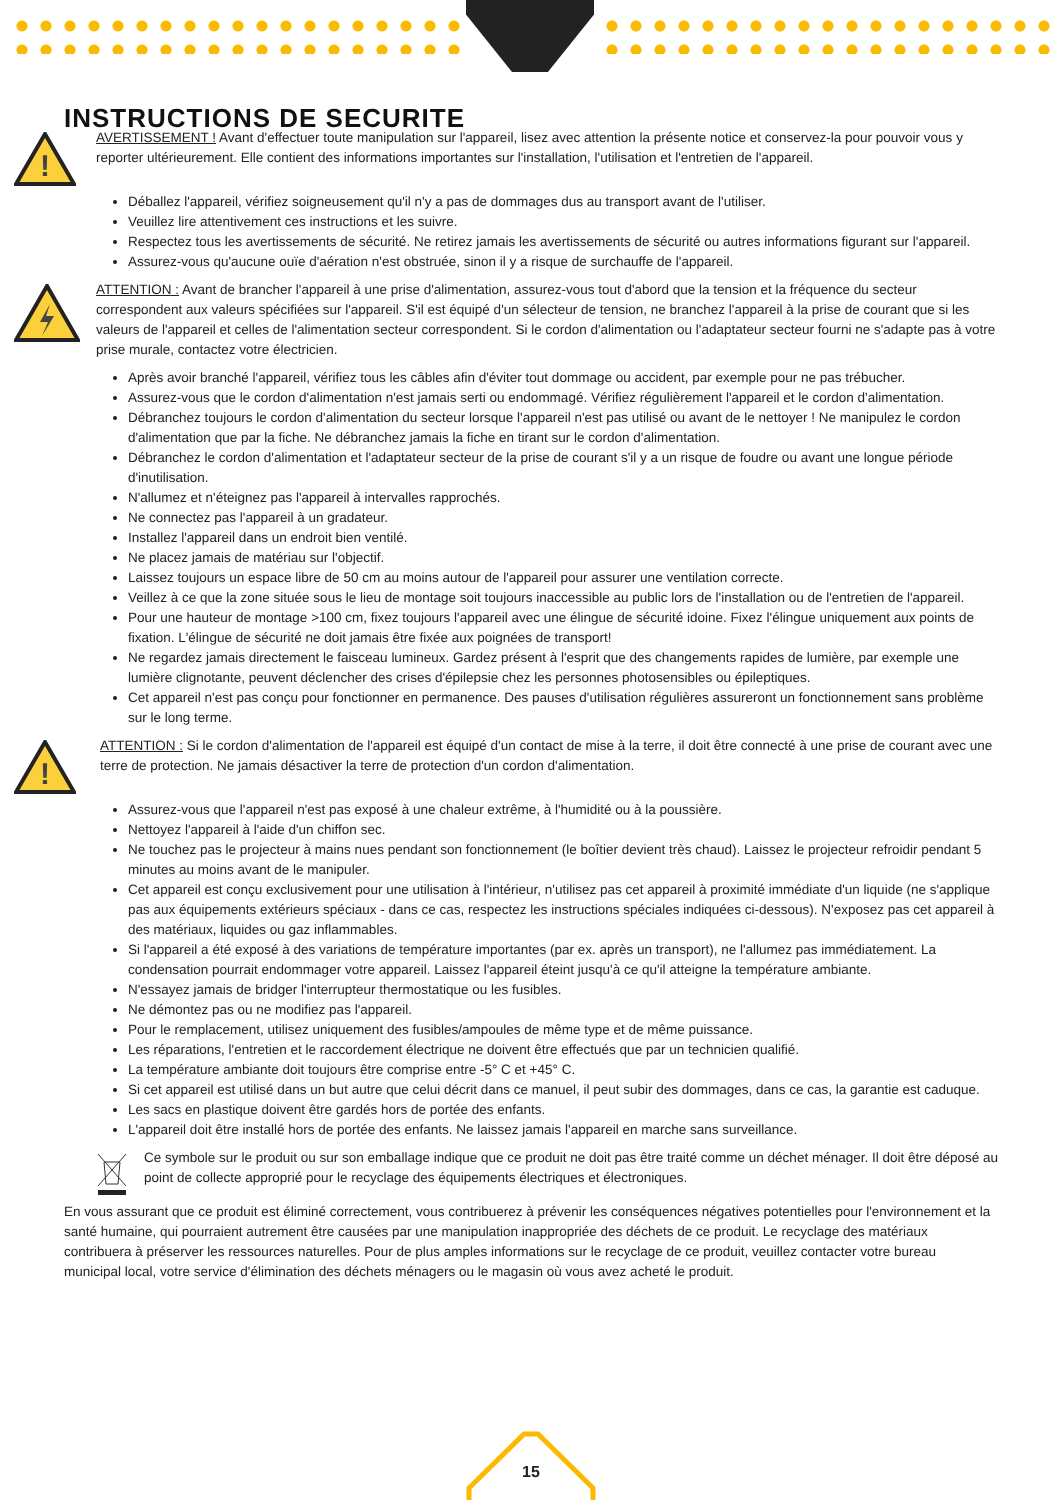INSTRUCTIONS DE SECURITE
!
AVERTISSEMENT ! Avant d'effectuer toute manipulation sur l'appareil, lisez avec attention la présente notice et conservez-la pour pouvoir vous y reporter ultérieurement. Elle contient des informations importantes sur l'installation, l'utilisation et l'entretien de l'appareil.
Déballez l'appareil, vérifiez soigneusement qu'il n'y a pas de dommages dus au transport avant de l'utiliser.
Veuillez lire attentivement ces instructions et les suivre.
Respectez tous les avertissements de sécurité. Ne retirez jamais les avertissements de sécurité ou autres informations figurant sur l'appareil.
Assurez-vous qu'aucune ouïe d'aération n'est obstruée, sinon il y a risque de surchauffe de l'appareil.
ATTENTION : Avant de brancher l'appareil à une prise d'alimentation, assurez-vous tout d'abord que la tension et la fréquence du secteur correspondent aux valeurs spécifiées sur l'appareil. S'il est équipé d'un sélecteur de tension, ne branchez l'appareil à la prise de courant que si les valeurs de l'appareil et celles de l'alimentation secteur correspondent. Si le cordon d'alimentation ou l'adaptateur secteur fourni ne s'adapte pas à votre prise murale, contactez votre électricien.
Après avoir branché l'appareil, vérifiez tous les câbles afin d'éviter tout dommage ou accident, par exemple pour ne pas trébucher.
Assurez-vous que le cordon d'alimentation n'est jamais serti ou endommagé. Vérifiez régulièrement l'appareil et le cordon d'alimentation.
Débranchez toujours le cordon d'alimentation du secteur lorsque l'appareil n'est pas utilisé ou avant de le nettoyer ! Ne manipulez le cordon d'alimentation que par la fiche. Ne débranchez jamais la fiche en tirant sur le cordon d'alimentation.
Débranchez le cordon d'alimentation et l'adaptateur secteur de la prise de courant s'il y a un risque de foudre ou avant une longue période d'inutilisation.
N'allumez et n'éteignez pas l'appareil à intervalles rapprochés.
Ne connectez pas l'appareil à un gradateur.
Installez l'appareil dans un endroit bien ventilé.
Ne placez jamais de matériau sur l'objectif.
Laissez toujours un espace libre de 50 cm au moins autour de l'appareil pour assurer une ventilation correcte.
Veillez à ce que la zone située sous le lieu de montage soit toujours inaccessible au public lors de l'installation ou de l'entretien de l'appareil.
Pour une hauteur de montage >100 cm, fixez toujours l'appareil avec une élingue de sécurité idoine. Fixez l'élingue uniquement aux points de fixation. L'élingue de sécurité ne doit jamais être fixée aux poignées de transport!
Ne regardez jamais directement le faisceau lumineux. Gardez présent à l'esprit que des changements rapides de lumière, par exemple une lumière clignotante, peuvent déclencher des crises d'épilepsie chez les personnes photosensibles ou épileptiques.
Cet appareil n'est pas conçu pour fonctionner en permanence. Des pauses d'utilisation régulières assureront un fonctionnement sans problème sur le long terme.
!
ATTENTION : Si le cordon d'alimentation de l'appareil est équipé d'un contact de mise à la terre, il doit être connecté à une prise de courant avec une terre de protection. Ne jamais désactiver la terre de protection d'un cordon d'alimentation.
Assurez-vous que l'appareil n'est pas exposé à une chaleur extrême, à l'humidité ou à la poussière.
Nettoyez l'appareil à l'aide d'un chiffon sec.
Ne touchez pas le projecteur à mains nues pendant son fonctionnement (le boîtier devient très chaud). Laissez le projecteur refroidir pendant 5 minutes au moins avant de le manipuler.
Cet appareil est conçu exclusivement pour une utilisation à l'intérieur, n'utilisez pas cet appareil à proximité immédiate d'un liquide (ne s'applique pas aux équipements extérieurs spéciaux - dans ce cas, respectez les instructions spéciales indiquées ci-dessous). N'exposez pas cet appareil à des matériaux, liquides ou gaz inflammables.
Si l'appareil a été exposé à des variations de température importantes (par ex. après un transport), ne l'allumez pas immédiatement. La condensation pourrait endommager votre appareil. Laissez l'appareil éteint jusqu'à ce qu'il atteigne la température ambiante.
N'essayez jamais de bridger l'interrupteur thermostatique ou les fusibles.
Ne démontez pas ou ne modifiez pas l'appareil.
Pour le remplacement, utilisez uniquement des fusibles/ampoules de même type et de même puissance.
Les réparations, l'entretien et le raccordement électrique ne doivent être effectués que par un technicien qualifié.
La température ambiante doit toujours être comprise entre -5° C et +45° C.
Si cet appareil est utilisé dans un but autre que celui décrit dans ce manuel, il peut subir des dommages, dans ce cas, la garantie est caduque.
Les sacs en plastique doivent être gardés hors de portée des enfants.
L'appareil doit être installé hors de portée des enfants. Ne laissez jamais l'appareil en marche sans surveillance.
Ce symbole sur le produit ou sur son emballage indique que ce produit ne doit pas être traité comme un déchet ménager. Il doit être déposé au point de collecte approprié pour le recyclage des équipements électriques et électroniques.
En vous assurant que ce produit est éliminé correctement, vous contribuerez à prévenir les conséquences négatives potentielles pour l'environnement et la santé humaine, qui pourraient autrement être causées par une manipulation inappropriée des déchets de ce produit. Le recyclage des matériaux contribuera à préserver les ressources naturelles. Pour de plus amples informations sur le recyclage de ce produit, veuillez contacter votre bureau municipal local, votre service d'élimination des déchets ménagers ou le magasin où vous avez acheté le produit.
15